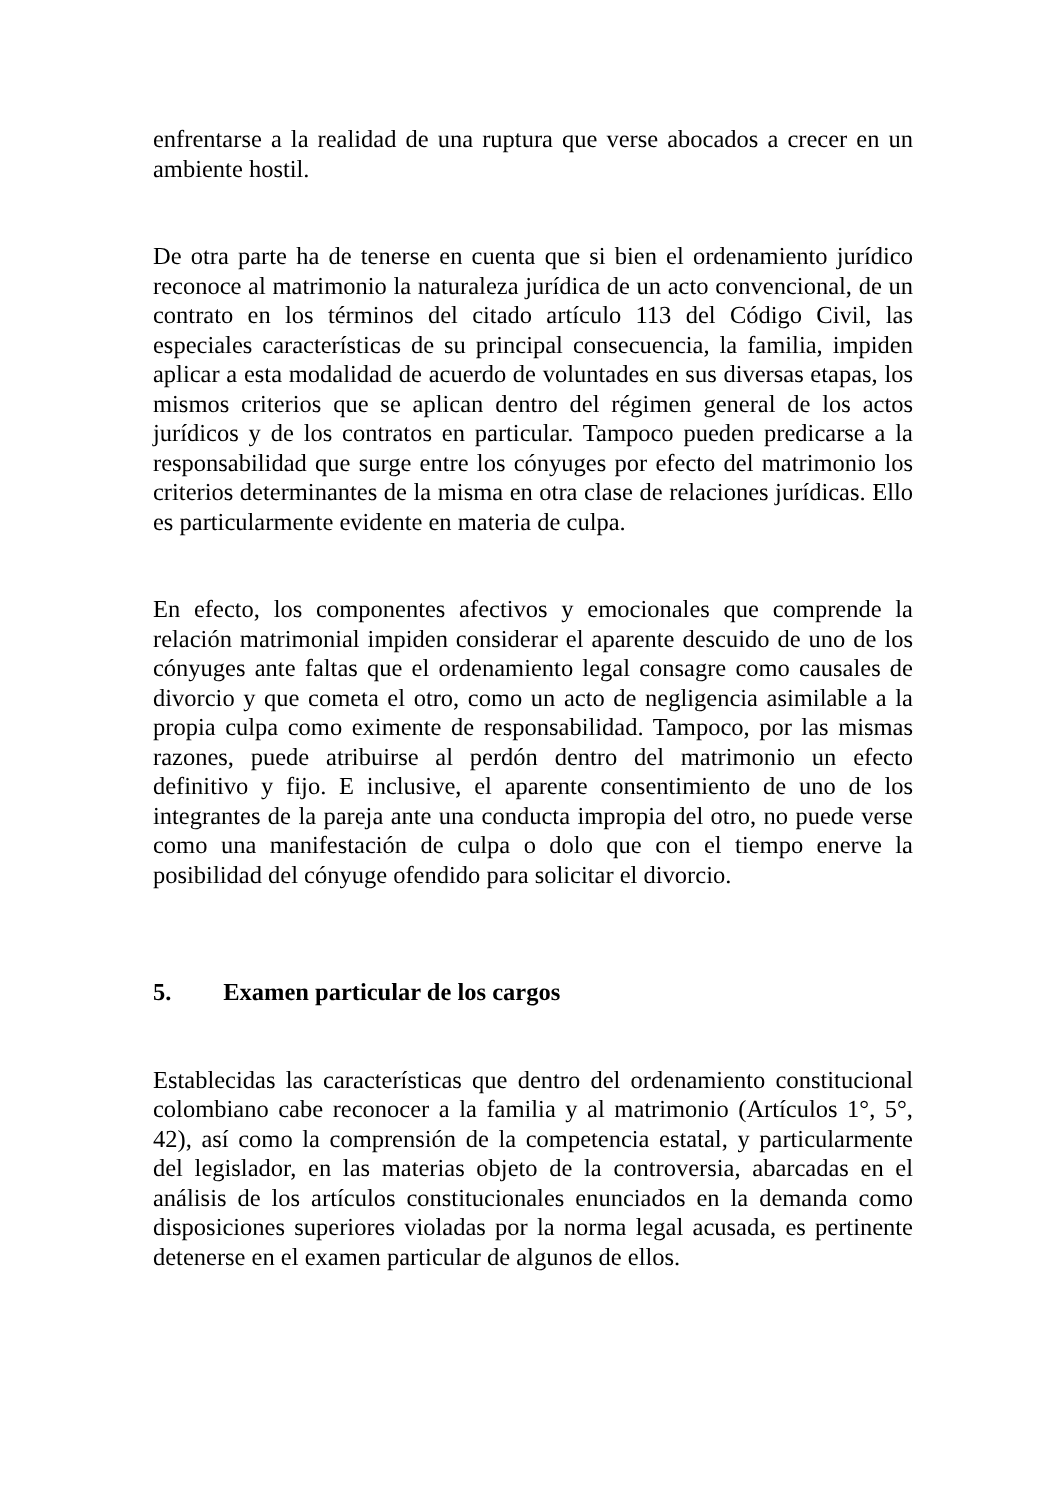enfrentarse a la realidad de una ruptura que verse abocados a crecer en un ambiente hostil.
De otra parte ha de tenerse en cuenta que si bien el ordenamiento jurídico reconoce al matrimonio la naturaleza jurídica de un acto convencional, de un contrato en los términos del citado artículo 113 del Código Civil, las especiales características de su principal consecuencia, la familia, impiden aplicar a esta modalidad de acuerdo de voluntades en sus diversas etapas, los mismos criterios que se aplican dentro del régimen general de los actos jurídicos y de los contratos en particular. Tampoco pueden predicarse a la responsabilidad que surge entre los cónyuges por efecto del matrimonio los criterios determinantes de la misma en otra clase de relaciones jurídicas. Ello es particularmente evidente en materia de culpa.
En efecto, los componentes afectivos y emocionales que comprende la relación matrimonial impiden considerar el aparente descuido de uno de los cónyuges ante faltas que el ordenamiento legal consagre como causales de divorcio y que cometa el otro, como un acto de negligencia asimilable a la propia culpa como eximente de responsabilidad. Tampoco, por las mismas razones, puede atribuirse al perdón dentro del matrimonio un efecto definitivo y fijo. E inclusive, el aparente consentimiento de uno de los integrantes de la pareja ante una conducta impropia del otro, no puede verse como una manifestación de culpa o dolo que con el tiempo enerve la posibilidad del cónyuge ofendido para solicitar el divorcio.
5. Examen particular de los cargos
Establecidas las características que dentro del ordenamiento constitucional colombiano cabe reconocer a la familia y al matrimonio (Artículos 1°, 5°, 42), así como la comprensión de la competencia estatal, y particularmente del legislador, en las materias objeto de la controversia, abarcadas en el análisis de los artículos constitucionales enunciados en la demanda como disposiciones superiores violadas por la norma legal acusada, es pertinente detenerse en el examen particular de algunos de ellos.